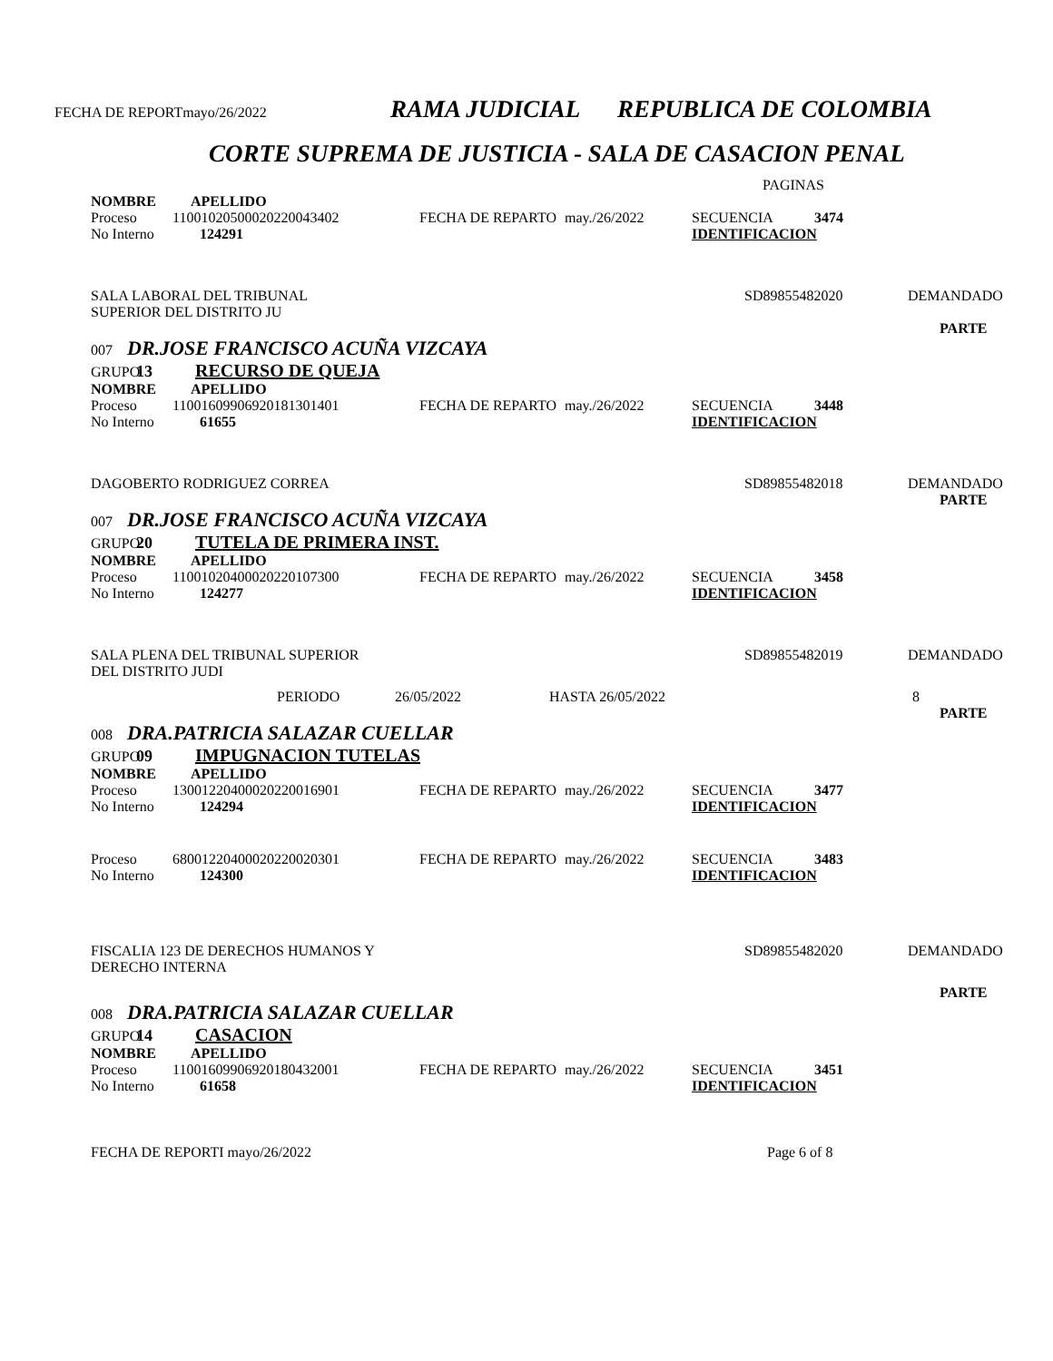FECHA DE REPORTmayo/26/2022 RAMA JUDICIAL REPUBLICA DE COLOMBIA
CORTE SUPREMA DE JUSTICIA - SALA DE CASACION PENAL
PAGINAS
NOMBRE APELLIDO
Proceso 11001020500020220043402 FECHA DE REPARTO may./26/2022 SECUENCIA 3474
No Interno 124291 IDENTIFICACION
SALA LABORAL DEL TRIBUNAL
SUPERIOR DEL DISTRITO JU SD89855482020 DEMANDADO
PARTE
007 DR.JOSE FRANCISCO ACUÑA VIZCAYA
GRUPO 13 RECURSO DE QUEJA
NOMBRE APELLIDO
Proceso 11001609906920181301401 FECHA DE REPARTO may./26/2022 SECUENCIA 3448
No Interno 61655 IDENTIFICACION
DAGOBERTO RODRIGUEZ CORREA SD89855482018 DEMANDADO
PARTE
007 DR.JOSE FRANCISCO ACUÑA VIZCAYA
GRUPO 20 TUTELA DE PRIMERA INST.
NOMBRE APELLIDO
Proceso 11001020400020220107300 FECHA DE REPARTO may./26/2022 SECUENCIA 3458
No Interno 124277 IDENTIFICACION
SALA PLENA DEL TRIBUNAL SUPERIOR
DEL DISTRITO JUDI SD89855482019 DEMANDADO
PERIODO 26/05/2022 HASTA 26/05/2022 8
PARTE
008 DRA.PATRICIA SALAZAR CUELLAR
GRUPO 09 IMPUGNACION TUTELAS
NOMBRE APELLIDO
Proceso 13001220400020220016901 FECHA DE REPARTO may./26/2022 SECUENCIA 3477
No Interno 124294 IDENTIFICACION
Proceso 68001220400020220020301 FECHA DE REPARTO may./26/2022 SECUENCIA 3483
No Interno 124300 IDENTIFICACION
FISCALIA 123 DE DERECHOS HUMANOS Y
DERECHO INTERNA SD89855482020 DEMANDADO
PARTE
008 DRA.PATRICIA SALAZAR CUELLAR
GRUPO 14 CASACION
NOMBRE APELLIDO
Proceso 11001609906920180432001 FECHA DE REPARTO may./26/2022 SECUENCIA 3451
No Interno 61658 IDENTIFICACION
FECHA DE REPORTI mayo/26/2022 Page 6 of 8